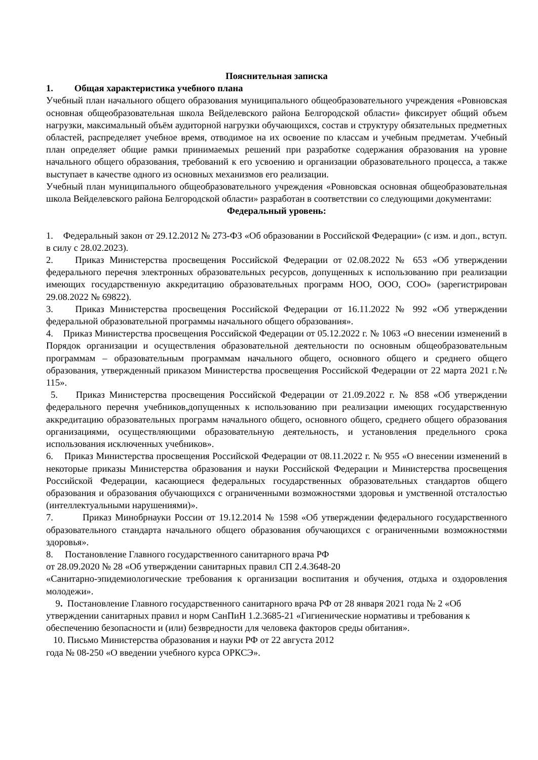Пояснительная записка
1. Общая характеристика учебного плана
Учебный план начального общего образования муниципального общеобразовательного учреждения «Ровновская основная общеобразовательная школа Вейделевского района Белгородской области» фиксирует общий объем нагрузки, максимальный объём аудиторной нагрузки обучающихся, состав и структуру обязательных предметных областей, распределяет учебное время, отводимое на их освоение по классам и учебным предметам. Учебный план определяет общие рамки принимаемых решений при разработке содержания образования на уровне начального общего образования, требований к его усвоению и организации образовательного процесса, а также выступает в качестве одного из основных механизмов его реализации.
Учебный план муниципального общеобразовательного учреждения «Ровновская основная общеобразовательная школа Вейделевского района Белгородской области» разработан в соответствии со следующими документами:
Федеральный уровень:
1. Федеральный закон от 29.12.2012 № 273-ФЗ «Об образовании в Российской Федерации» (с изм. и доп., вступ. в силу с 28.02.2023).
2. Приказ Министерства просвещения Российской Федерации от 02.08.2022 № 653 «Об утверждении федерального перечня электронных образовательных ресурсов, допущенных к использованию при реализации имеющих государственную аккредитацию образовательных программ НОО, ООО, СОО» (зарегистрирован 29.08.2022 № 69822).
3. Приказ Министерства просвещения Российской Федерации от 16.11.2022 № 992 «Об утверждении федеральной образовательной программы начального общего образования».
4. Приказ Министерства просвещения Российской Федерации от 05.12.2022 г. № 1063 «О внесении изменений в Порядок организации и осуществления образовательной деятельности по основным общеобразовательным программам – образовательным программам начального общего, основного общего и среднего общего образования, утвержденный приказом Министерства просвещения Российской Федерации от 22 марта 2021 г.№ 115».
5. Приказ Министерства просвещения Российской Федерации от 21.09.2022 г. № 858 «Об утверждении федерального перечня учебников,допущенных к использованию при реализации имеющих государственную аккредитацию образовательных программ начального общего, основного общего, среднего общего образования организациями, осуществляющими образовательную деятельность, и установления предельного срока использования исключенных учебников».
6. Приказ Министерства просвещения Российской Федерации от 08.11.2022 г. № 955 «О внесении изменений в некоторые приказы Министерства образования и науки Российской Федерации и Министерства просвещения Российской Федерации, касающиеся федеральных государственных образовательных стандартов общего образования и образования обучающихся с ограниченными возможностями здоровья и умственной отсталостью (интеллектуальными нарушениями)».
7. Приказ Минобрнауки России от 19.12.2014 № 1598 «Об утверждении федерального государственного образовательного стандарта начального общего образования обучающихся с ограниченными возможностями здоровья».
8. Постановление Главного государственного санитарного врача РФ
от 28.09.2020 № 28 «Об утверждении санитарных правил СП 2.4.3648-20
«Санитарно-эпидемиологические требования к организации воспитания и обучения, отдыха и оздоровления молодежи».
9. Постановление Главного государственного санитарного врача РФ от 28 января 2021 года № 2 «Об утверждении санитарных правил и норм СанПиН 1.2.3685-21 «Гигиенические нормативы и требования к обеспечению безопасности и (или) безвредности для человека факторов среды обитания».
10. Письмо Министерства образования и науки РФ от 22 августа 2012
года № 08-250 «О введении учебного курса ОРКСЭ».